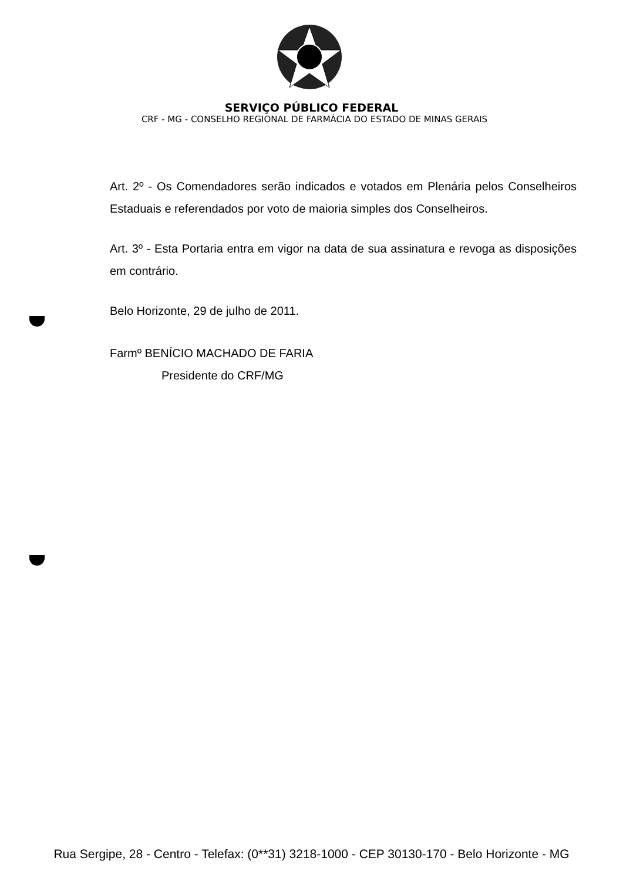SERVIÇO PÚBLICO FEDERAL
CRF - MG - CONSELHO REGIONAL DE FARMÁCIA DO ESTADO DE MINAS GERAIS
Art. 2º - Os Comendadores serão indicados e votados em Plenária pelos Conselheiros Estaduais e referendados por voto de maioria simples dos Conselheiros.
Art. 3º - Esta Portaria entra em vigor na data de sua assinatura e revoga as disposições em contrário.
Belo Horizonte, 29 de julho de 2011.
Farmº BENÍCIO MACHADO DE FARIA
Presidente do CRF/MG
Rua Sergipe, 28 - Centro - Telefax: (0**31) 3218-1000 - CEP 30130-170 - Belo Horizonte - MG